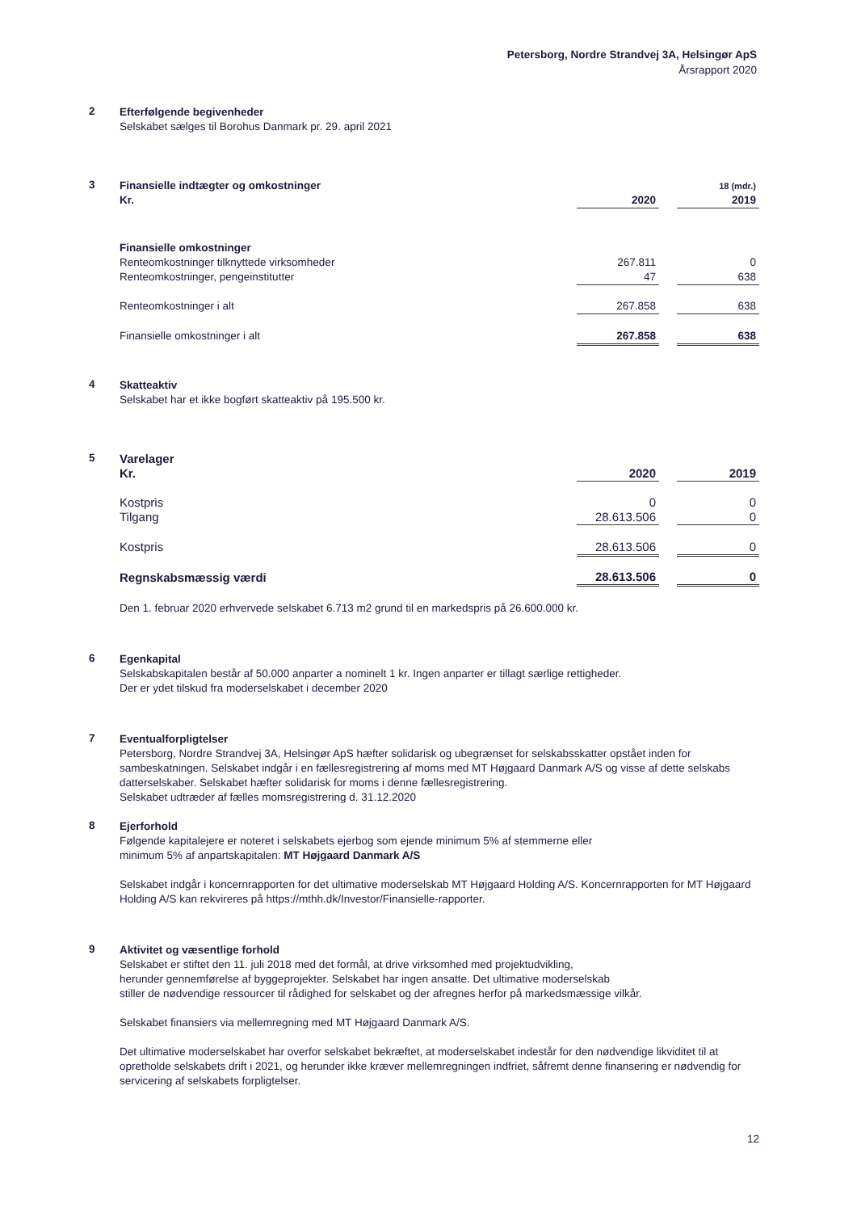Petersborg, Nordre Strandvej 3A, Helsingør ApS
Årsrapport 2020
2
Efterfølgende begivenheder
Selskabet sælges til Borohus Danmark pr. 29. april 2021
3
| Finansielle indtægter og omkostninger | | | 18 (mdr.) |
| Kr. | 2020 | | 2019 |
| Finansielle omkostninger | | | |
| Renteomkostninger tilknyttede virksomheder | 267.811 | | 0 |
| Renteomkostninger, pengeinstitutter | 47 | | 638 |
| Renteomkostninger i alt | 267.858 | | 638 |
| Finansielle omkostninger i alt | 267.858 | | 638 |
4
Skatteaktiv
Selskabet har et ikke bogført skatteaktiv på 195.500 kr.
5
| Varelager | | | |
| Kr. | 2020 | | 2019 |
| Kostpris | 0 | | 0 |
| Tilgang | 28.613.506 | | 0 |
| Kostpris | 28.613.506 | | 0 |
| Regnskabsmæssig værdi | 28.613.506 | | 0 |
Den 1. februar 2020 erhvervede selskabet 6.713 m2 grund til en markedspris på 26.600.000 kr.
6
Egenkapital
Selskabskapitalen består af 50.000 anparter a nominelt 1 kr. Ingen anparter er tillagt særlige rettigheder.
Der er ydet tilskud fra moderselskabet i december 2020
7
Eventualforpligtelser
Petersborg, Nordre Strandvej 3A, Helsingør ApS hæfter solidarisk og ubegrænset for selskabsskatter opstået inden for sambeskatningen. Selskabet indgår i en fællesregistrering af moms med MT Højgaard Danmark A/S og visse af dette selskabs datterselskaber. Selskabet hæfter solidarisk for moms i denne fællesregistrering.
Selskabet udtræder af fælles momsregistrering d. 31.12.2020
8
Ejerforhold
Følgende kapitalejere er noteret i selskabets ejerbog som ejende minimum 5% af stemmerne eller
minimum 5% af anpartskapitalen: MT Højgaard Danmark A/S
Selskabet indgår i koncernrapporten for det ultimative moderselskab MT Højgaard Holding A/S. Koncernrapporten for MT Højgaard Holding A/S kan rekvireres på https://mthh.dk/Investor/Finansielle-rapporter.
9
Aktivitet og væsentlige forhold
Selskabet er stiftet den 11. juli 2018 med det formål, at drive virksomhed med projektudvikling,
herunder gennemførelse af byggeprojekter. Selskabet har ingen ansatte. Det ultimative moderselskab
stiller de nødvendige ressourcer til rådighed for selskabet og der afregnes herfor på markedsmæssige vilkår.
Selskabet finansiers via mellemregning med MT Højgaard Danmark A/S.
Det ultimative moderselskabet har overfor selskabet bekræftet, at moderselskabet indestår for den nødvendige likviditet til at opretholde selskabets drift i 2021, og herunder ikke kræver mellemregningen indfriet, såfremt denne finansering er nødvendig for servicering af selskabets forpligtelser.
12